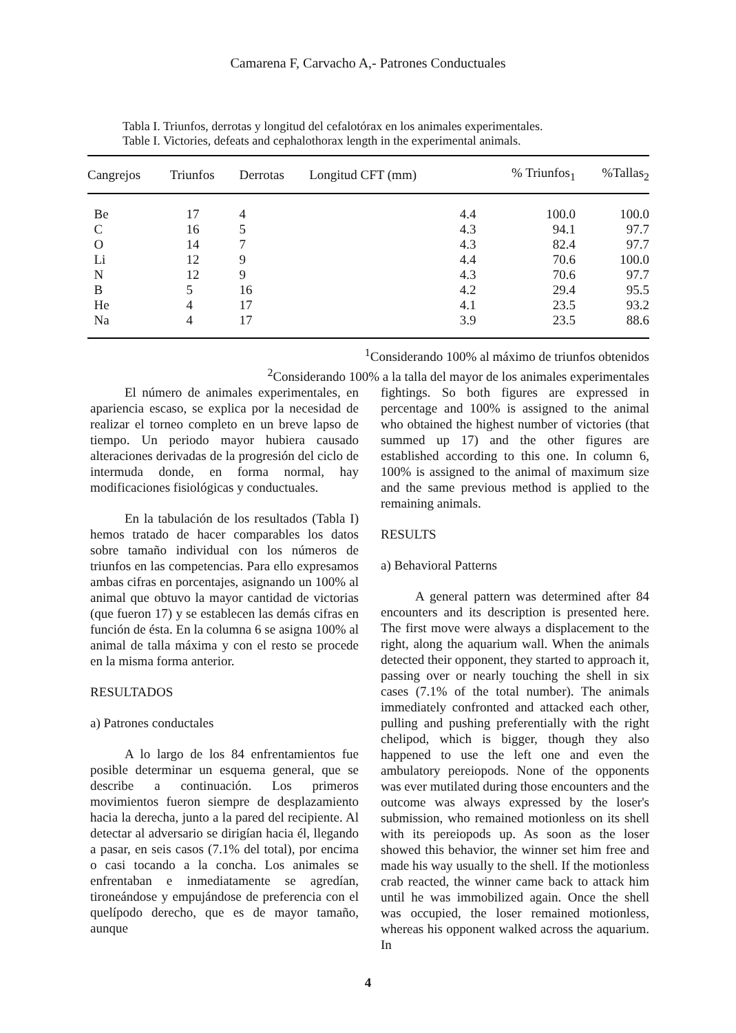Camarena F, Carvacho A,- Patrones Conductuales
Tabla I. Triunfos, derrotas y longitud del cefalotórax en los animales experimentales.
Table I. Victories, defeats and cephalothorax length in the experimental animals.
| Cangrejos | Triunfos | Derrotas | Longitud CFT (mm) | % Triunfos<sub>1</sub> | %Tallas<sub>2</sub> |
| --- | --- | --- | --- | --- | --- |
| Be | 17 | 4 | 4.4 | 100.0 | 100.0 |
| C | 16 | 5 | 4.3 | 94.1 | 97.7 |
| O | 14 | 7 | 4.3 | 82.4 | 97.7 |
| Li | 12 | 9 | 4.4 | 70.6 | 100.0 |
| N | 12 | 9 | 4.3 | 70.6 | 97.7 |
| B | 5 | 16 | 4.2 | 29.4 | 95.5 |
| He | 4 | 17 | 4.1 | 23.5 | 93.2 |
| Na | 4 | 17 | 3.9 | 23.5 | 88.6 |
<sup>1</sup> Considerando 100% al máximo de triunfos obtenidos
<sup>2</sup> Considerando 100% a la talla del mayor de los animales experimentales
El número de animales experimentales, en apariencia escaso, se explica por la necesidad de realizar el torneo completo en un breve lapso de tiempo. Un periodo mayor hubiera causado alteraciones derivadas de la progresión del ciclo de intermuda donde, en forma normal, hay modificaciones fisiológicas y conductuales.
En la tabulación de los resultados (Tabla I) hemos tratado de hacer comparables los datos sobre tamaño individual con los números de triunfos en las competencias. Para ello expresamos ambas cifras en porcentajes, asignando un 100% al animal que obtuvo la mayor cantidad de victorias (que fueron 17) y se establecen las demás cifras en función de ésta. En la columna 6 se asigna 100% al animal de talla máxima y con el resto se procede en la misma forma anterior.
RESULTADOS
a) Patrones conductales
A lo largo de los 84 enfrentamientos fue posible determinar un esquema general, que se describe a continuación. Los primeros movimientos fueron siempre de desplazamiento hacia la derecha, junto a la pared del recipiente. Al detectar al adversario se dirigían hacia él, llegando a pasar, en seis casos (7.1% del total), por encima o casi tocando a la concha. Los animales se enfrentaban e inmediatamente se agredían, tironeándose y empujándose de preferencia con el quelípodo derecho, que es de mayor tamaño, aunque
fightings. So both figures are expressed in percentage and 100% is assigned to the animal who obtained the highest number of victories (that summed up 17) and the other figures are established according to this one. In column 6, 100% is assigned to the animal of maximum size and the same previous method is applied to the remaining animals.
RESULTS
a) Behavioral Patterns
A general pattern was determined after 84 encounters and its description is presented here. The first move were always a displacement to the right, along the aquarium wall. When the animals detected their opponent, they started to approach it, passing over or nearly touching the shell in six cases (7.1% of the total number). The animals immediately confronted and attacked each other, pulling and pushing preferentially with the right chelipod, which is bigger, though they also happened to use the left one and even the ambulatory pereiopods. None of the opponents was ever mutilated during those encounters and the outcome was always expressed by the loser's submission, who remained motionless on its shell with its pereiopods up. As soon as the loser showed this behavior, the winner set him free and made his way usually to the shell. If the motionless crab reacted, the winner came back to attack him until he was immobilized again. Once the shell was occupied, the loser remained motionless, whereas his opponent walked across the aquarium. In
4